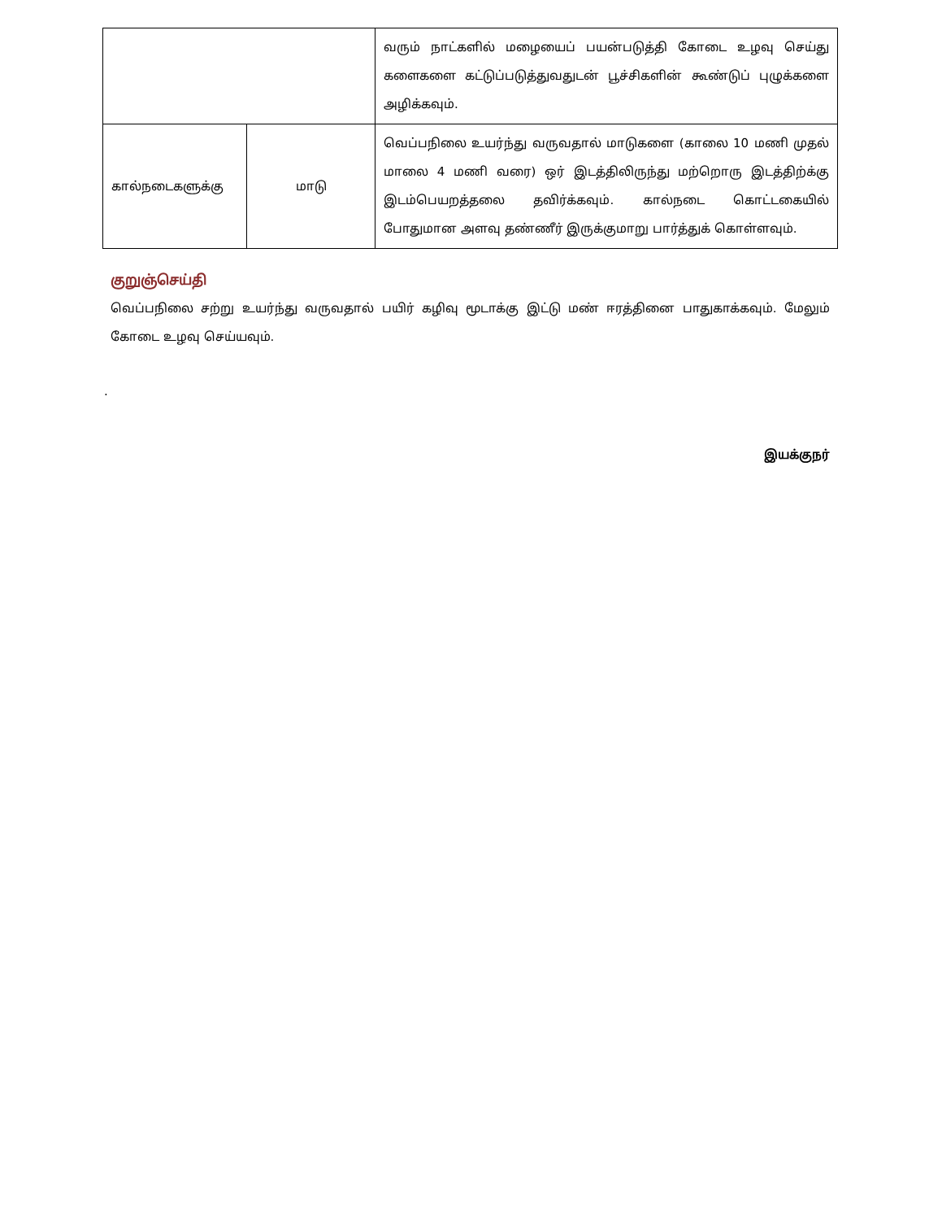| | | வரும் நாட்களில் மழையைப் பயன்படுத்தி கோடை உழவு செய்து களைகளை கட்டுப்படுத்துவதுடன் பூச்சிகளின் கூண்டுப் புழுக்களை அழிக்கவும். |
| கால்நடைகளுக்கு | மாடு | வெப்பநிலை உயர்ந்து வருவதால் மாடுகளை (காலை 10 மணி முதல் மாலை 4 மணி வரை) ஒர் இடத்திலிருந்து மற்றொரு இடத்திற்க்கு இடம்பெயறத்தலை தவிர்க்கவும். கால்நடை கொட்டகையில் போதுமான அளவு தண்ணீர் இருக்குமாறு பார்த்துக் கொள்ளவும். |
குறுஞ்செய்தி
வெப்பநிலை சற்று உயர்ந்து வருவதால் பயிர் கழிவு மூடாக்கு இட்டு மண் ஈரத்தினை பாதுகாக்கவும். மேலும் கோடை உழவு செய்யவும்.
.
இயக்குநர்